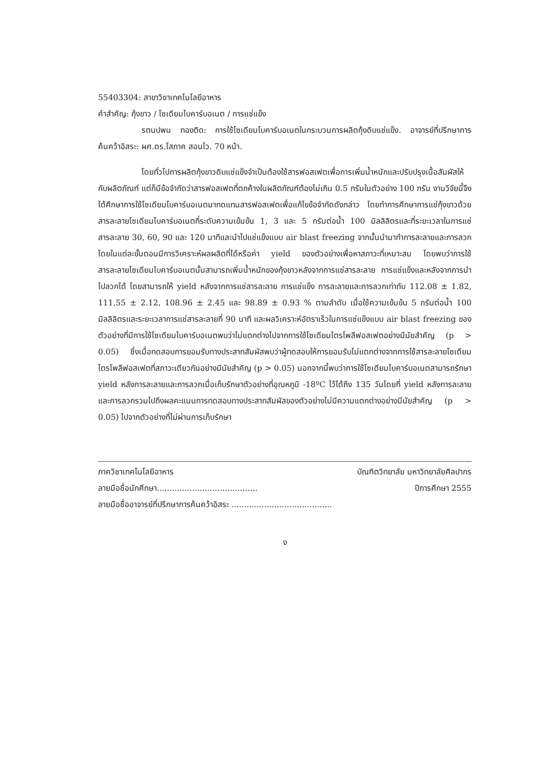55403304: สาขาวิชาเทคโนโลยีอาหาร
คำสำคัญ: กุ้งขาว / โซเดียมไบคาร์บอเนต / การแช่แข็ง
รตนปพน ทองติด: การใช้โซเดียมไบคาร์บอเนตในกระบวนการผลิตกุ้งดิบแช่แข็ง. อาจารย์ที่ปรึกษาการค้นคว้าอิสระ: ผศ.ดร.โสภาค สอนไว. 70 หน้า.
โดยทั่วไปการผลิตกุ้งขาวดิบแช่แข็งจำเป็นต้องใช้สารฟอสเฟตเพื่อการเพิ่มน้ำหนักและปรับปรุงเนื้อสัมผัสให้กับผลิตภัณฑ์ แต่ก็มีข้อจำกัดว่าสารฟอสเฟตที่ตกค้างในผลิตภัณฑ์ต้องไม่เกิน 0.5 กรัมในตัวอย่าง 100 กรัม งานวิจัยนี้จึงได้ศึกษาการใช้โซเดียมไบคาร์บอเนตมาทดแทนสารฟอสเฟตเพื่อแก้ไขข้อจำกัดดังกล่าว โดยทำการศึกษาการแช่กุ้งขาวด้วยสารละลายโซเดียมไบคาร์บอเนตที่ระดับความเข้มข้น 1, 3 และ 5 กรัมต่อน้ำ 100 มิลลิลิตรและที่ระยะเวลาในการแช่สารละลาย 30, 60, 90 และ 120 นาทีและนำไปแช่แข็งแบบ air blast freezing จากนั้นนำมาทำการละลายและการลวก โดยในแต่ละขั้นตอนมีการวิเคราะห์ผลผลิตที่ได้หรือค่า yield ของตัวอย่างเพื่อหาสภาวะที่เหมาะสม โดยพบว่าการใช้สารละลายโซเดียมไบคาร์บอเนตนั้นสามารถเพิ่มน้ำหนักของกุ้งขาวหลังจากการแช่สารละลาย การแช่แข็งและหลังจากการนำไปลวกได้ โดยสามารถให้ yield หลังจากการแช่สารละลาย การแช่แข็ง การละลายและการลวกเท่ากับ 112.08 ± 1.82, 111.55 ± 2.12, 108.96 ± 2.45 และ 98.89 ± 0.93 % ตามลำดับ เมื่อใช้ความเข้มข้น 5 กรัมต่อน้ำ 100 มิลลิลิตรและระยะเวลาการแช่สารละลายที่ 90 นาที และผลวิเคราะห์อัตราเร็วในการแช่แข็งแบบ air blast freezing ของตัวอย่างที่มีการใช้โซเดียมไบคาร์บอเนตพบว่าไม่แตกต่างไปจากการใช้โซเดียมไตรโพลีฟอสเฟตอย่างมีนัยสำคัญ (p > 0.05) ซึ่งเมื่อทดสอบการยอมรับทางประสาทสัมผัสพบว่าผู้ทดสอบให้การยอมรับไม่แตกต่างจากการใช้สารละลายโซเดียมไตรโพลีฟอสเฟตที่สภาวะเดียวกันอย่างมีนัยสำคัญ (p > 0.05) นอกจากนี้พบว่าการใช้โซเดียมไบคาร์บอเนตสามารถรักษา yield หลังการละลายและการลวกเมื่อเก็บรักษาตัวอย่างที่อุณหภูมิ -18ºC ไว้ได้ถึง 135 วันโดยที่ yield หลังการละลายและการลวกรวมไปถึงผลคะแนนการทดสอบทางประสาทสัมผัสของตัวอย่างไม่มีความแตกต่างอย่างมีนัยสำคัญ (p > 0.05) ไปจากตัวอย่างที่ไม่ผ่านการเก็บรักษา
ภาควิชาเทคโนโลยีอาหาร บัณฑิตวิทยาลัย มหาวิทยาลัยศิลปากร
ลายมือชื่อนักศึกษา........................................ ปีการศึกษา 2555
ลายมือชื่ออาจารย์ที่ปรึกษาการค้นคว้าอิสระ ........................................
ง